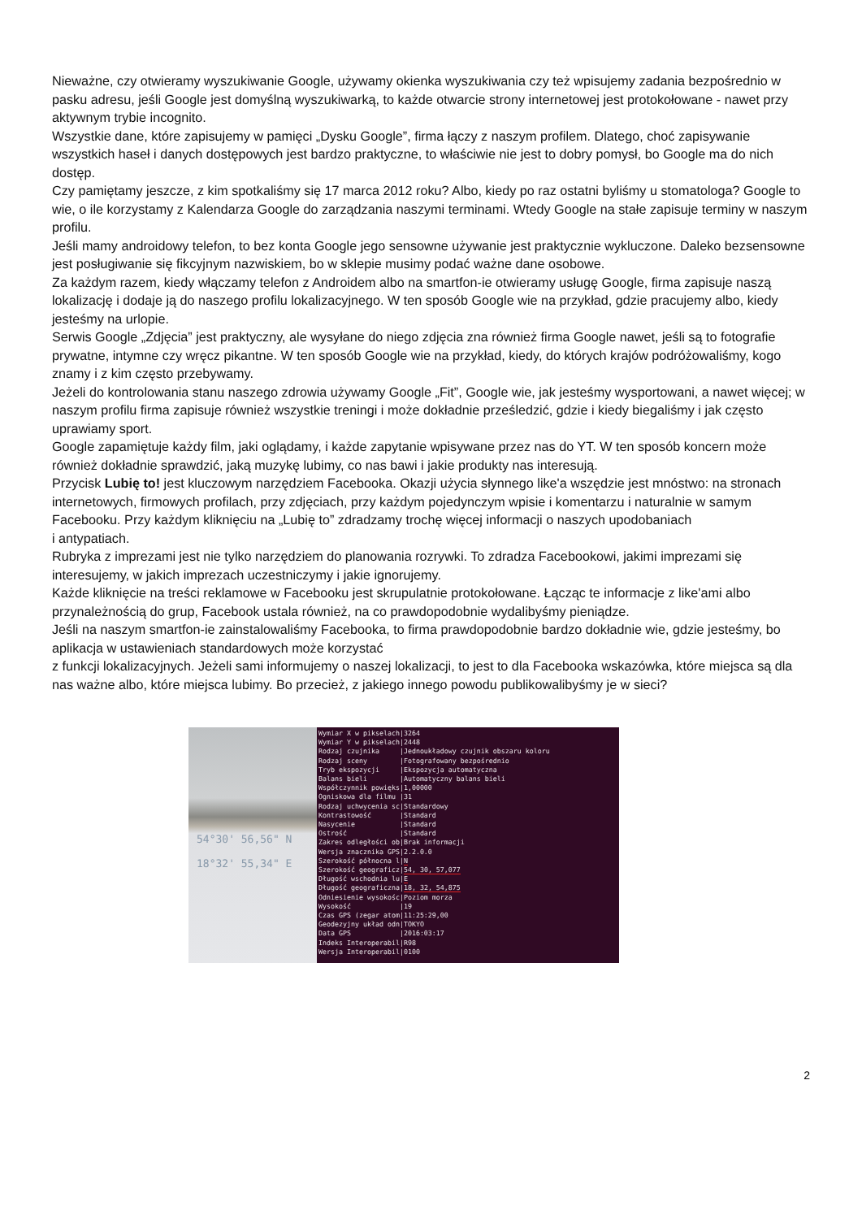Nieważne, czy otwieramy wyszukiwanie Google, używamy okienka wyszukiwania czy też wpisujemy zadania bezpośrednio w pasku adresu, jeśli Google jest domyślną wyszukiwarką, to każde otwarcie strony internetowej jest protokołowane - nawet przy aktywnym trybie incognito.
Wszystkie dane, które zapisujemy w pamięci „Dysku Google”, firma łączy z naszym profilem. Dlatego, choć zapisywanie wszystkich haseł i danych dostępowych jest bardzo praktyczne, to właściwie nie jest to dobry pomysł, bo Google ma do nich dostęp.
Czy pamiętamy jeszcze, z kim spotkaliśmy się 17 marca 2012 roku? Albo, kiedy po raz ostatni byliśmy u stomatologa? Google to wie, o ile korzystamy z Kalendarza Google do zarządzania naszymi terminami. Wtedy Google na stałe zapisuje terminy w naszym profilu.
Jeśli mamy androidowy telefon, to bez konta Google jego sensowne używanie jest praktycznie wykluczone. Daleko bezsensowne jest posługiwanie się fikcyjnym nazwiskiem, bo w sklepie musimy podać ważne dane osobowe.
Za każdym razem, kiedy włączamy telefon z Androidem albo na smartfon-ie otwieramy usługę Google, firma zapisuje naszą lokalizację i dodaje ją do naszego profilu lokalizacyjnego. W ten sposób Google wie na przykład, gdzie pracujemy albo, kiedy jesteśmy na urlopie.
Serwis Google „Zdjęcia” jest praktyczny, ale wysyłane do niego zdjęcia zna również firma Google nawet, jeśli są to fotografie prywatne, intymne czy wręcz pikantne. W ten sposób Google wie na przykład, kiedy, do których krajów podróżowaliśmy, kogo znamy i z kim często przebywamy.
Jeżeli do kontrolowania stanu naszego zdrowia używamy Google „Fit”, Google wie, jak jesteśmy wysportowani, a nawet więcej; w naszym profilu firma zapisuje również wszystkie treningi i może dokładnie prześledzić, gdzie i kiedy biegaliśmy i jak często uprawiamy sport.
Google zapamiętuje każdy film, jaki oglądamy, i każde zapytanie wpisywane przez nas do YT. W ten sposób koncern może również dokładnie sprawdzić, jaką muzykę lubimy, co nas bawi i jakie produkty nas interesują.
Przycisk Lubię to! jest kluczowym narzędziem Facebooka. Okazji użycia słynnego like'a wszędzie jest mnóstwo: na stronach internetowych, firmowych profilach, przy zdjęciach, przy każdym pojedynczym wpisie i komentarzu i naturalnie w samym Facebooku. Przy każdym kliknięciu na „Lubię to” zdradzamy trochę więcej informacji o naszych upodobaniach
i antypatiach.
Rubryka z imprezami jest nie tylko narzędziem do planowania rozrywki. To zdradza Facebookowi, jakimi imprezami się interesujemy, w jakich imprezach uczestniczymy i jakie ignorujemy.
Każde kliknięcie na treści reklamowe w Facebooku jest skrupulatnie protokołowane. Łącząc te informacje z like'ami albo przynależnością do grup, Facebook ustala również, na co prawdopodobnie wydalibyśmy pieniądze.
Jeśli na naszym smartfon-ie zainstalowaliśmy Facebooka, to firma prawdopodobnie bardzo dokładnie wie, gdzie jesteśmy, bo aplikacja w ustawieniach standardowych może korzystać
z funkcji lokalizacyjnych. Jeżeli sami informujemy o naszej lokalizacji, to jest to dla Facebooka wskazówka, które miejsca są dla nas ważne albo, które miejsca lubimy. Bo przecież, z jakiego innego powodu publikowalibyśmy je w sieci?
54°30' 56,56" N
18°32' 55,34" E
Wymiar X w pikselach|3264 Wymiar Y w pikselach|2448 Rodzaj czujnika |Jednoukładowy czujnik obszaru koloru Rodzaj sceny |Fotografowany bezpośrednio Tryb ekspozycji |Ekspozycja automatyczna Balans bieli |Automatyczny balans bieli Współczynnik powięks|1,00000 Ogniskowa dla filmu |31 Rodzaj uchwycenia sc|Standardowy Kontrastowość |Standard Nasycenie |Standard Ostrość |Standard Zakres odległości ob|Brak informacji Wersja znacznika GPS|2.2.0.0 Szerokość północna l|N Szerokość geograficz|54, 30, 57,077 Długość wschodnia lu|E Długość geograficzna|18, 32, 54,875 Odniesienie wysokośc|Poziom morza Wysokość |19 Czas GPS (zegar atom|11:25:29,00 Geodezyjny układ odn|TOKYO Data GPS |2016:03:17 Indeks Interoperabil|R98 Wersja Interoperabil|0100
2